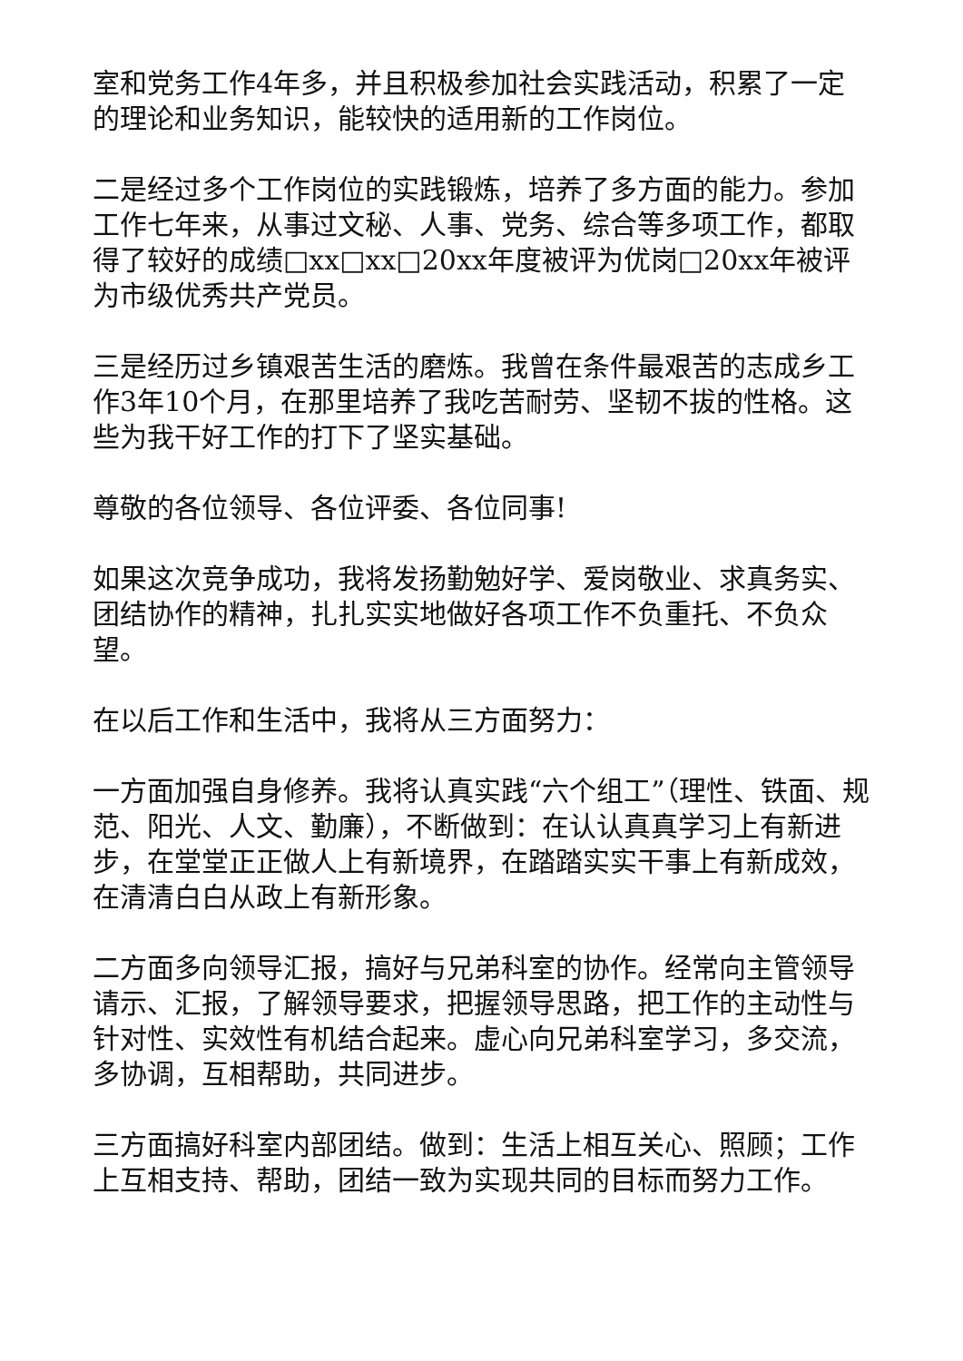室和党务工作4年多，并且积极参加社会实践活动，积累了一定的理论和业务知识，能较快的适用新的工作岗位。
二是经过多个工作岗位的实践锻炼，培养了多方面的能力。参加工作七年来，从事过文秘、人事、党务、综合等多项工作，都取得了较好的成绩□xx□xx□20xx年度被评为优岗□20xx年被评为市级优秀共产党员。
三是经历过乡镇艰苦生活的磨炼。我曾在条件最艰苦的志成乡工作3年10个月，在那里培养了我吃苦耐劳、坚韧不拔的性格。这些为我干好工作的打下了坚实基础。
尊敬的各位领导、各位评委、各位同事!
如果这次竞争成功，我将发扬勤勉好学、爱岗敬业、求真务实、团结协作的精神，扎扎实实地做好各项工作不负重托、不负众望。
在以后工作和生活中，我将从三方面努力：
一方面加强自身修养。我将认真实践“六个组工”（理性、铁面、规范、阳光、人文、勤廉），不断做到：在认认真真学习上有新进步，在堂堂正正做人上有新境界，在踏踏实实干事上有新成效，在清清白白从政上有新形象。
二方面多向领导汇报，搞好与兄弟科室的协作。经常向主管领导请示、汇报，了解领导要求，把握领导思路，把工作的主动性与针对性、实效性有机结合起来。虚心向兄弟科室学习，多交流，多协调，互相帮助，共同进步。
三方面搞好科室内部团结。做到：生活上相互关心、照顾；工作上互相支持、帮助，团结一致为实现共同的目标而努力工作。